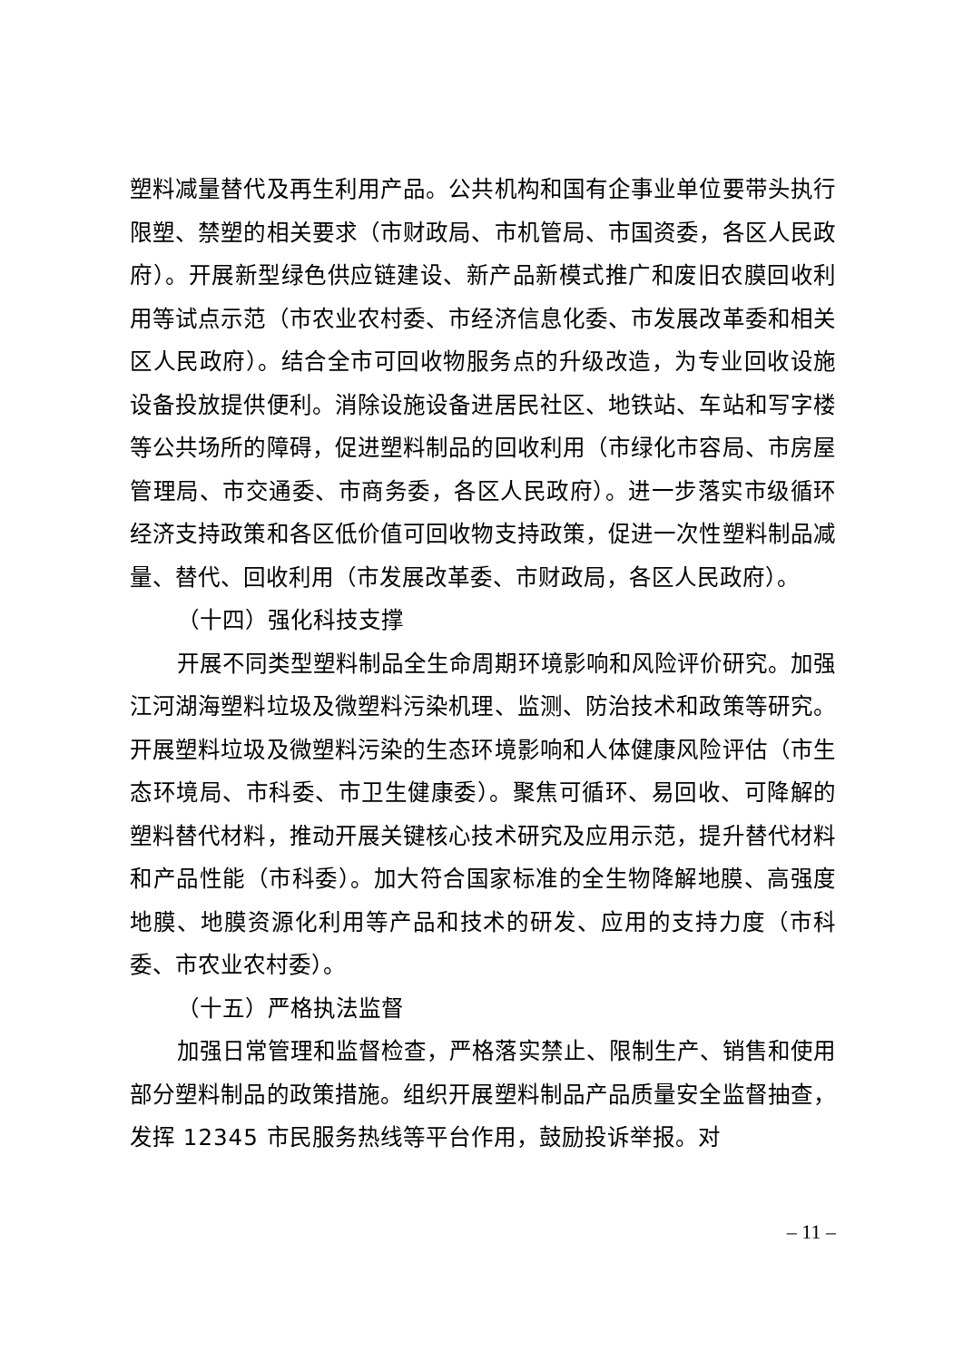塑料减量替代及再生利用产品。公共机构和国有企事业单位要带头执行限塑、禁塑的相关要求（市财政局、市机管局、市国资委，各区人民政府）。开展新型绿色供应链建设、新产品新模式推广和废旧农膜回收利用等试点示范（市农业农村委、市经济信息化委、市发展改革委和相关区人民政府）。结合全市可回收物服务点的升级改造，为专业回收设施设备投放提供便利。消除设施设备进居民社区、地铁站、车站和写字楼等公共场所的障碍，促进塑料制品的回收利用（市绿化市容局、市房屋管理局、市交通委、市商务委，各区人民政府）。进一步落实市级循环经济支持政策和各区低价值可回收物支持政策，促进一次性塑料制品减量、替代、回收利用（市发展改革委、市财政局，各区人民政府）。
（十四）强化科技支撑
开展不同类型塑料制品全生命周期环境影响和风险评价研究。加强江河湖海塑料垃圾及微塑料污染机理、监测、防治技术和政策等研究。开展塑料垃圾及微塑料污染的生态环境影响和人体健康风险评估（市生态环境局、市科委、市卫生健康委）。聚焦可循环、易回收、可降解的塑料替代材料，推动开展关键核心技术研究及应用示范，提升替代材料和产品性能（市科委）。加大符合国家标准的全生物降解地膜、高强度地膜、地膜资源化利用等产品和技术的研发、应用的支持力度（市科委、市农业农村委）。
（十五）严格执法监督
加强日常管理和监督检查，严格落实禁止、限制生产、销售和使用部分塑料制品的政策措施。组织开展塑料制品产品质量安全监督抽查，发挥 12345 市民服务热线等平台作用，鼓励投诉举报。对
– 11 –